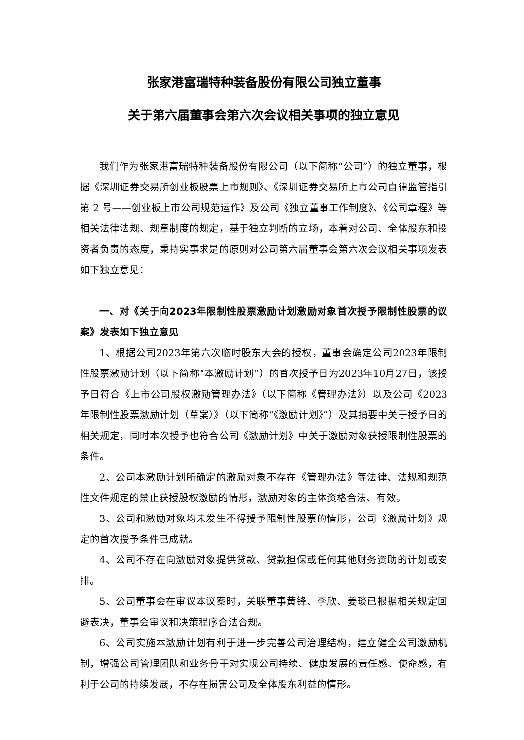张家港富瑞特种装备股份有限公司独立董事
关于第六届董事会第六次会议相关事项的独立意见
我们作为张家港富瑞特种装备股份有限公司（以下简称“公司”）的独立董事，根据《深圳证券交易所创业板股票上市规则》、《深圳证券交易所上市公司自律监管指引第 2 号——创业板上市公司规范运作》及公司《独立董事工作制度》、《公司章程》等相关法律法规、规章制度的规定，基于独立判断的立场，本着对公司、全体股东和投资者负责的态度，秉持实事求是的原则对公司第六届董事会第六次会议相关事项发表如下独立意见：
一、对《关于向2023年限制性股票激励计划激励对象首次授予限制性股票的议案》发表如下独立意见
1、根据公司2023年第六次临时股东大会的授权，董事会确定公司2023年限制性股票激励计划（以下简称“本激励计划”）的首次授予日为2023年10月27日，该授予日符合《上市公司股权激励管理办法》（以下简称《管理办法》）以及公司《2023年限制性股票激励计划（草案）》（以下简称“《激励计划》”）及其摘要中关于授予日的相关规定，同时本次授予也符合公司《激励计划》中关于激励对象获授限制性股票的条件。
2、公司本激励计划所确定的激励对象不存在《管理办法》等法律、法规和规范性文件规定的禁止获授股权激励的情形，激励对象的主体资格合法、有效。
3、公司和激励对象均未发生不得授予限制性股票的情形，公司《激励计划》规定的首次授予条件已成就。
4、公司不存在向激励对象提供贷款、贷款担保或任何其他财务资助的计划或安排。
5、公司董事会在审议本议案时，关联董事黄锋、李欣、姜琰已根据相关规定回避表决，董事会审议和决策程序合法合规。
6、公司实施本激励计划有利于进一步完善公司治理结构，建立健全公司激励机制，增强公司管理团队和业务骨干对实现公司持续、健康发展的责任感、使命感，有利于公司的持续发展，不存在损害公司及全体股东利益的情形。